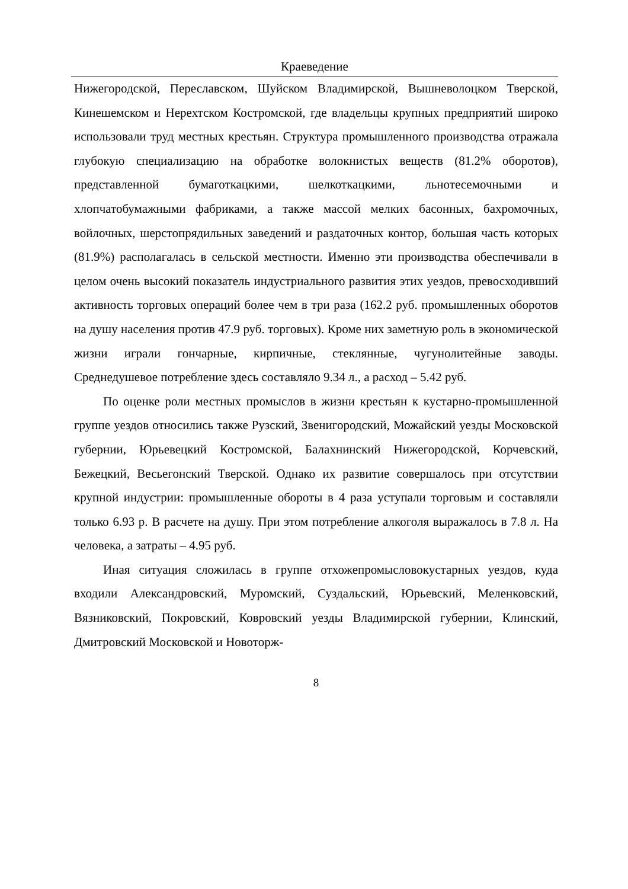Краеведение
Нижегородской, Переславском, Шуйском Владимирской, Вышневолоцком Тверской, Кинешемском и Нерехтском Костромской, где владельцы крупных предприятий широко использовали труд местных крестьян. Структура промышленного производства отражала глубокую специализацию на обработке волокнистых веществ (81.2% оборотов), представленной бумаготкацкими, шелкоткацкими, льнотесемочными и хлопчатобумажными фабриками, а также массой мелких басонных, бахромочных, войлочных, шерстопрядильных заведений и раздаточных контор, большая часть которых (81.9%) располагалась в сельской местности. Именно эти производства обеспечивали в целом очень высокий показатель индустриального развития этих уездов, превосходивший активность торговых операций более чем в три раза (162.2 руб. промышленных оборотов на душу населения против 47.9 руб. торговых). Кроме них заметную роль в экономической жизни играли гончарные, кирпичные, стеклянные, чугунолитейные заводы. Среднедушевое потребление здесь составляло 9.34 л., а расход – 5.42 руб.
По оценке роли местных промыслов в жизни крестьян к кустарно-промышленной группе уездов относились также Рузский, Звенигородский, Можайский уезды Московской губернии, Юрьевецкий Костромской, Балахнинский Нижегородской, Корчевский, Бежецкий, Весьегонский Тверской. Однако их развитие совершалось при отсутствии крупной индустрии: промышленные обороты в 4 раза уступали торговым и составляли только 6.93 р. В расчете на душу. При этом потребление алкоголя выражалось в 7.8 л. На человека, а затраты – 4.95 руб.
Иная ситуация сложилась в группе отхожепромысловокустарных уездов, куда входили Александровский, Муромский, Суздальский, Юрьевский, Меленковский, Вязниковский, Покровский, Ковровский уезды Владимирской губернии, Клинский, Дмитровский Московской и Новоторж-
8